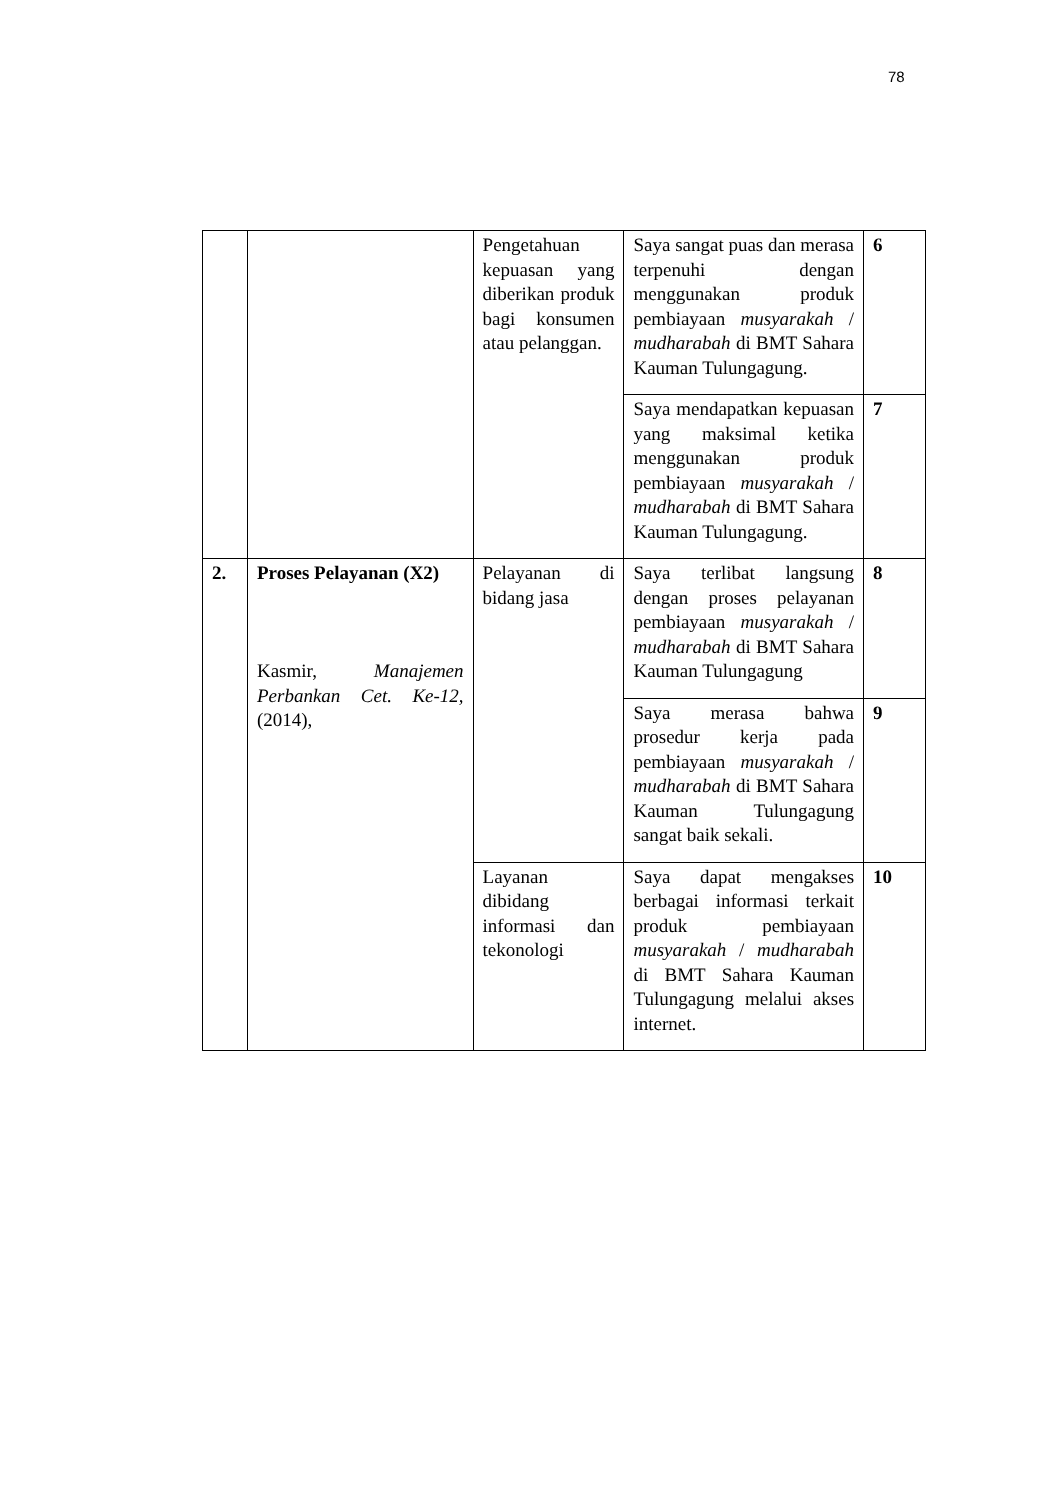78
| | | Pengetahuan kepuasan yang diberikan produk bagi konsumen atau pelanggan. | Saya sangat puas dan merasa terpenuhi dengan menggunakan produk pembiayaan musyarakah / mudharabah di BMT Sahara Kauman Tulungagung. | 6 |
| | | | Saya mendapatkan kepuasan yang maksimal ketika menggunakan produk pembiayaan musyarakah / mudharabah di BMT Sahara Kauman Tulungagung. | 7 |
| 2. | Proses Pelayanan (X2) Kasmir, Manajemen Perbankan Cet. Ke-12, (2014), | Pelayanan di bidang jasa | Saya terlibat langsung dengan proses pelayanan pembiayaan musyarakah / mudharabah di BMT Sahara Kauman Tulungagung | 8 |
| | | | Saya merasa bahwa prosedur kerja pada pembiayaan musyarakah / mudharabah di BMT Sahara Kauman Tulungagung sangat baik sekali. | 9 |
| | | Layanan dibidang informasi dan tekonologi | Saya dapat mengakses berbagai informasi terkait produk pembiayaan musyarakah / mudharabah di BMT Sahara Kauman Tulungagung melalui akses internet. | 10 |